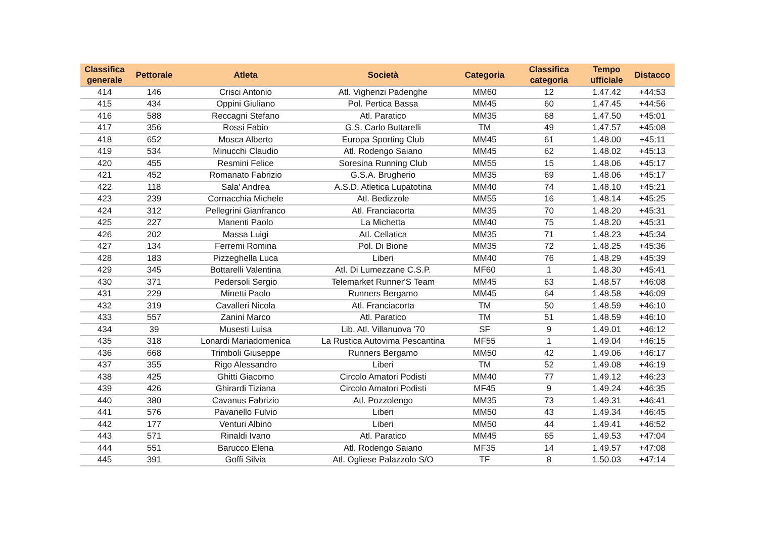| Classifica generale | Pettorale | Atleta | Società | Categoria | Classifica categoria | Tempo ufficiale | Distacco |
| --- | --- | --- | --- | --- | --- | --- | --- |
| 414 | 146 | Crisci Antonio | Atl. Vighenzi Padenghe | MM60 | 12 | 1.47.42 | +44:53 |
| 415 | 434 | Oppini Giuliano | Pol. Pertica Bassa | MM45 | 60 | 1.47.45 | +44:56 |
| 416 | 588 | Reccagni Stefano | Atl. Paratico | MM35 | 68 | 1.47.50 | +45:01 |
| 417 | 356 | Rossi Fabio | G.S. Carlo Buttarelli | TM | 49 | 1.47.57 | +45:08 |
| 418 | 652 | Mosca Alberto | Europa Sporting Club | MM45 | 61 | 1.48.00 | +45:11 |
| 419 | 534 | Minucchi Claudio | Atl. Rodengo Saiano | MM45 | 62 | 1.48.02 | +45:13 |
| 420 | 455 | Resmini Felice | Soresina Running Club | MM55 | 15 | 1.48.06 | +45:17 |
| 421 | 452 | Romanato Fabrizio | G.S.A. Brugherio | MM35 | 69 | 1.48.06 | +45:17 |
| 422 | 118 | Sala' Andrea | A.S.D. Atletica Lupatotina | MM40 | 74 | 1.48.10 | +45:21 |
| 423 | 239 | Cornacchia Michele | Atl. Bedizzole | MM55 | 16 | 1.48.14 | +45:25 |
| 424 | 312 | Pellegrini Gianfranco | Atl. Franciacorta | MM35 | 70 | 1.48.20 | +45:31 |
| 425 | 227 | Manenti Paolo | La Michetta | MM40 | 75 | 1.48.20 | +45:31 |
| 426 | 202 | Massa Luigi | Atl. Cellatica | MM35 | 71 | 1.48.23 | +45:34 |
| 427 | 134 | Ferremi Romina | Pol. Di Bione | MM35 | 72 | 1.48.25 | +45:36 |
| 428 | 183 | Pizzeghella Luca | Liberi | MM40 | 76 | 1.48.29 | +45:39 |
| 429 | 345 | Bottarelli Valentina | Atl. Di Lumezzane C.S.P. | MF60 | 1 | 1.48.30 | +45:41 |
| 430 | 371 | Pedersoli Sergio | Telemarket Runner'S Team | MM45 | 63 | 1.48.57 | +46:08 |
| 431 | 229 | Minetti Paolo | Runners Bergamo | MM45 | 64 | 1.48.58 | +46:09 |
| 432 | 319 | Cavalleri Nicola | Atl. Franciacorta | TM | 50 | 1.48.59 | +46:10 |
| 433 | 557 | Zanini Marco | Atl. Paratico | TM | 51 | 1.48.59 | +46:10 |
| 434 | 39 | Musesti Luisa | Lib. Atl. Villanuova '70 | SF | 9 | 1.49.01 | +46:12 |
| 435 | 318 | Lonardi Mariadomenica | La Rustica Autovima Pescantina | MF55 | 1 | 1.49.04 | +46:15 |
| 436 | 668 | Trimboli Giuseppe | Runners Bergamo | MM50 | 42 | 1.49.06 | +46:17 |
| 437 | 355 | Rigo Alessandro | Liberi | TM | 52 | 1.49.08 | +46:19 |
| 438 | 425 | Ghitti Giacomo | Circolo Amatori Podisti | MM40 | 77 | 1.49.12 | +46:23 |
| 439 | 426 | Ghirardi Tiziana | Circolo Amatori Podisti | MF45 | 9 | 1.49.24 | +46:35 |
| 440 | 380 | Cavanus Fabrizio | Atl. Pozzolengo | MM35 | 73 | 1.49.31 | +46:41 |
| 441 | 576 | Pavanello Fulvio | Liberi | MM50 | 43 | 1.49.34 | +46:45 |
| 442 | 177 | Venturi Albino | Liberi | MM50 | 44 | 1.49.41 | +46:52 |
| 443 | 571 | Rinaldi Ivano | Atl. Paratico | MM45 | 65 | 1.49.53 | +47:04 |
| 444 | 551 | Barucco Elena | Atl. Rodengo Saiano | MF35 | 14 | 1.49.57 | +47:08 |
| 445 | 391 | Goffi Silvia | Atl. Ogliese Palazzolo S/O | TF | 8 | 1.50.03 | +47:14 |